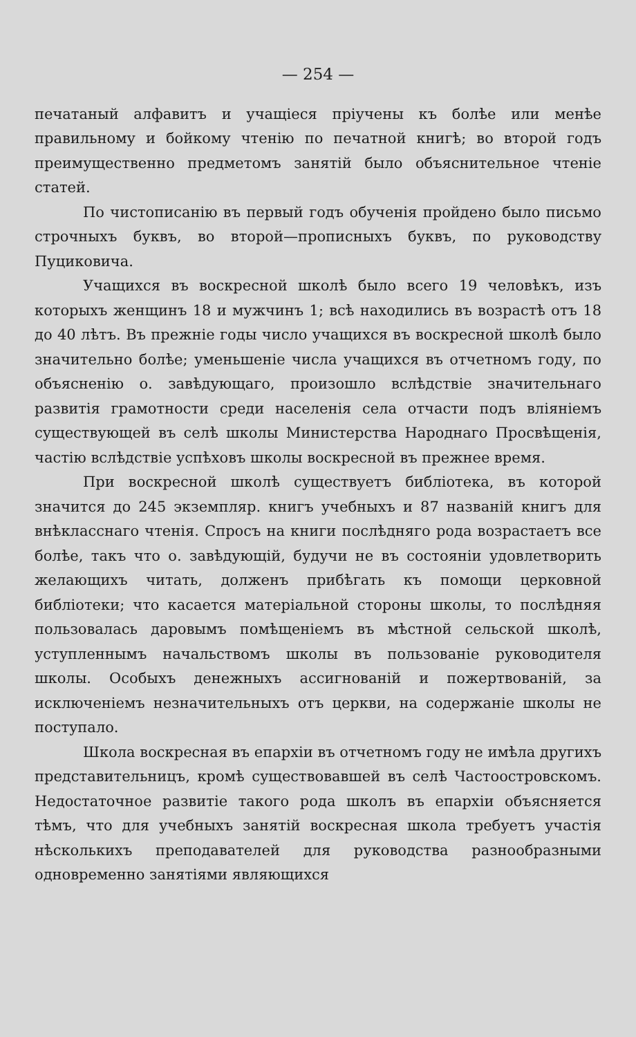— 254 —
печатаный алфавитъ и учащіеся пріучены къ болѣе или менѣе правильному и бойкому чтенію по печатной книгѣ; во второй годъ преимущественно предметомъ занятій было объяснительное чтеніе статей.
По чистописанію въ первый годъ обученія пройдено было письмо строчныхъ буквъ, во второй—прописныхъ буквъ, по руководству Пуциковича.
Учащихся въ воскресной школѣ было всего 19 человѣкъ, изъ которыхъ женщинъ 18 и мужчинъ 1; всѣ находились въ возрастѣ отъ 18 до 40 лѣтъ. Въ прежніе годы число учащихся въ воскресной школѣ было значительно болѣе; уменьшеніе числа учащихся въ отчетномъ году, по объясненію о. завѣдующаго, произошло вслѣдствіе значительнаго развитія грамотности среди населенія села отчасти подъ вліяніемъ существующей въ селѣ школы Министерства Народнаго Просвѣщенія, частію вслѣдствіе успѣховъ школы воскресной въ прежнее время.
При воскресной школѣ существуетъ библіотека, въ которой значится до 245 экземпляр. книгъ учебныхъ и 87 названій книгъ для внѣкласснаго чтенія. Спросъ на книги послѣдняго рода возрастаетъ все болѣе, такъ что о. завѣдующій, будучи не въ состояніи удовлетворить желающихъ читать, долженъ прибѣгать къ помощи церковной библіотеки; что касается матеріальной стороны школы, то послѣдняя пользовалась даровымъ помѣщеніемъ въ мѣстной сельской школѣ, уступленнымъ начальствомъ школы въ пользованіе руководителя школы. Особыхъ денежныхъ ассигнованій и пожертвованій, за исключеніемъ незначительныхъ отъ церкви, на содержаніе школы не поступало.
Школа воскресная въ епархіи въ отчетномъ году не имѣла другихъ представительницъ, кромѣ существовавшей въ селѣ Частоостровскомъ. Недостаточное развитіе такого рода школъ въ епархіи объясняется тѣмъ, что для учебныхъ занятій воскресная школа требуетъ участія нѣсколькихъ преподавателей для руководства разнообразными одновременно занятіями являющихся